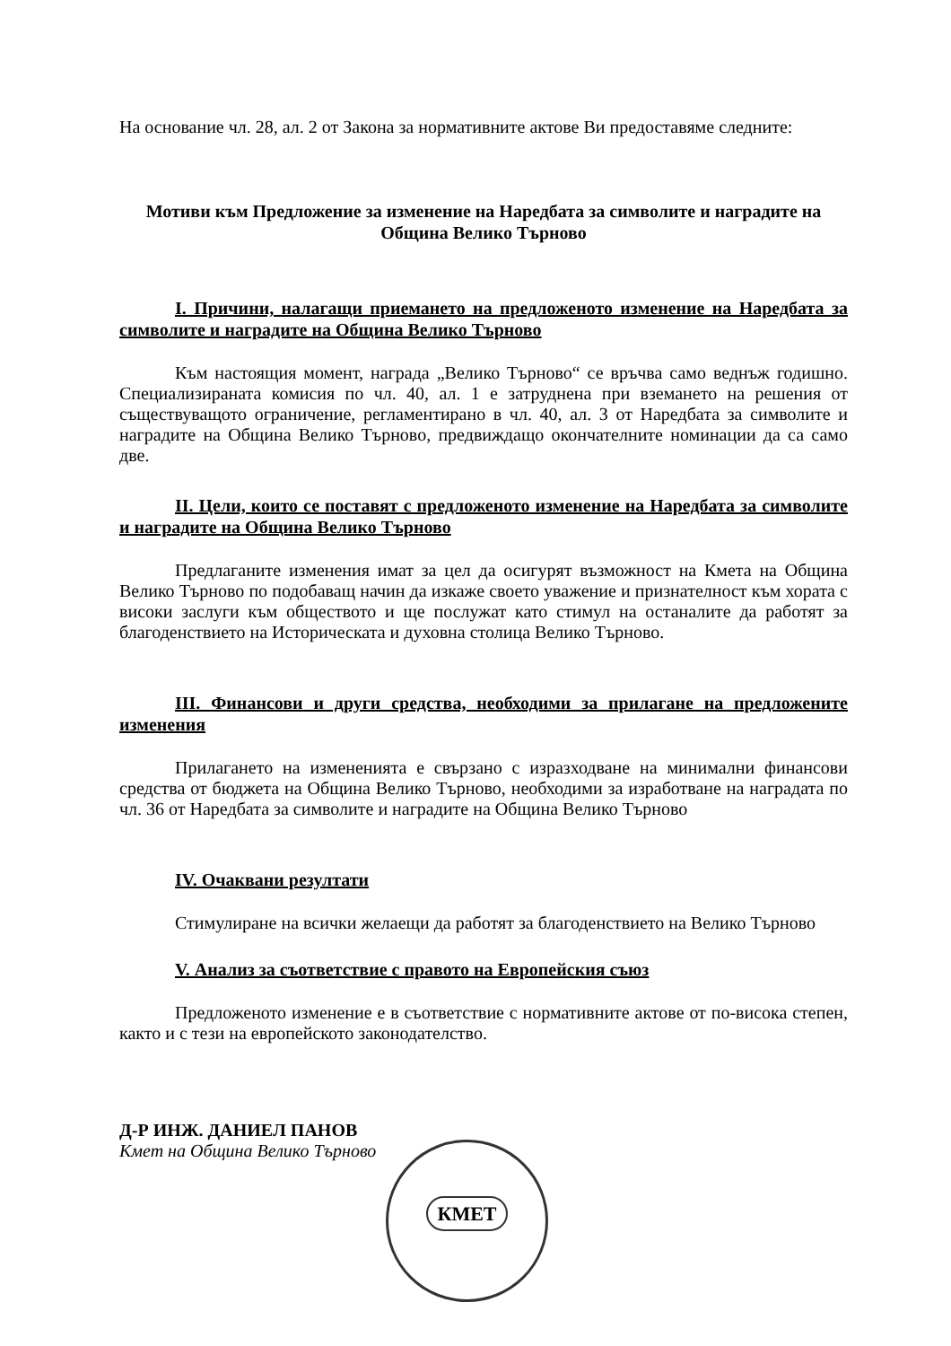На основание чл. 28, ал. 2 от Закона за нормативните актове Ви предоставяме следните:
Мотиви към Предложение за изменение на Наредбата за символите и наградите на Община Велико Търново
I. Причини, налагащи приемането на предложеното изменение на Наредбата за символите и наградите на Община Велико Търново
Към настоящия момент, награда „Велико Търново“ се връчва само веднъж годишно. Специализираната комисия по чл. 40, ал. 1 е затруднена при вземането на решения от съществуващото ограничение, регламентирано в чл. 40, ал. 3 от Наредбата за символите и наградите на Община Велико Търново, предвиждащо окончателните номинации да са само две.
II. Цели, които се поставят с предложеното изменение на Наредбата за символите и наградите на Община Велико Търново
Предлаганите изменения имат за цел да осигурят възможност на Кмета на Община Велико Търново по подобаващ начин да изкаже своето уважение и признателност към хората с високи заслуги към обществото и ще послужат като стимул на останалите да работят за благоденствието на Историческата и духовна столица Велико Търново.
III. Финансови и други средства, необходими за прилагане на предложените изменения
Прилагането на измененията е свързано с изразходване на минимални финансови средства от бюджета на Община Велико Търново, необходими за изработване на наградата по чл. 36 от Наредбата за символите и наградите на Община Велико Търново
IV. Очаквани резултати
Стимулиране на всички желаещи да работят за благоденствието на Велико Търново
V. Анализ за съответствие с правото на Европейския съюз
Предложеното изменение е в съответствие с нормативните актове от по-висока степен, както и с тези на европейското законодателство.
Д-Р ИНЖ. ДАНИЕЛ ПАНОВ
Кмет на Община Велико Търново
КМЕТ